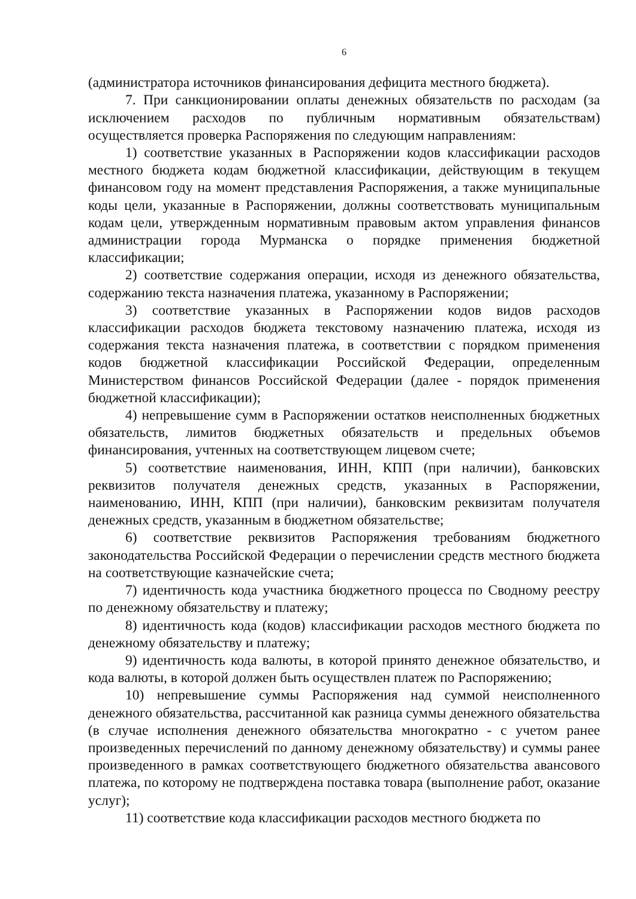6
(администратора источников финансирования дефицита местного бюджета).
7. При санкционировании оплаты денежных обязательств по расходам (за исключением расходов по публичным нормативным обязательствам) осуществляется проверка Распоряжения по следующим направлениям:
1) соответствие указанных в Распоряжении кодов классификации расходов местного бюджета кодам бюджетной классификации, действующим в текущем финансовом году на момент представления Распоряжения, а также муниципальные коды цели, указанные в Распоряжении, должны соответствовать муниципальным кодам цели, утвержденным нормативным правовым актом управления финансов администрации города Мурманска о порядке применения бюджетной классификации;
2) соответствие содержания операции, исходя из денежного обязательства, содержанию текста назначения платежа, указанному в Распоряжении;
3) соответствие указанных в Распоряжении кодов видов расходов классификации расходов бюджета текстовому назначению платежа, исходя из содержания текста назначения платежа, в соответствии с порядком применения кодов бюджетной классификации Российской Федерации, определенным Министерством финансов Российской Федерации (далее - порядок применения бюджетной классификации);
4) непревышение сумм в Распоряжении остатков неисполненных бюджетных обязательств, лимитов бюджетных обязательств и предельных объемов финансирования, учтенных на соответствующем лицевом счете;
5) соответствие наименования, ИНН, КПП (при наличии), банковских реквизитов получателя денежных средств, указанных в Распоряжении, наименованию, ИНН, КПП (при наличии), банковским реквизитам получателя денежных средств, указанным в бюджетном обязательстве;
6) соответствие реквизитов Распоряжения требованиям бюджетного законодательства Российской Федерации о перечислении средств местного бюджета на соответствующие казначейские счета;
7) идентичность кода участника бюджетного процесса по Сводному реестру по денежному обязательству и платежу;
8) идентичность кода (кодов) классификации расходов местного бюджета по денежному обязательству и платежу;
9) идентичность кода валюты, в которой принято денежное обязательство, и кода валюты, в которой должен быть осуществлен платеж по Распоряжению;
10) непревышение суммы Распоряжения над суммой неисполненного денежного обязательства, рассчитанной как разница суммы денежного обязательства (в случае исполнения денежного обязательства многократно - с учетом ранее произведенных перечислений по данному денежному обязательству) и суммы ранее произведенного в рамках соответствующего бюджетного обязательства авансового платежа, по которому не подтверждена поставка товара (выполнение работ, оказание услуг);
11) соответствие кода классификации расходов местного бюджета по